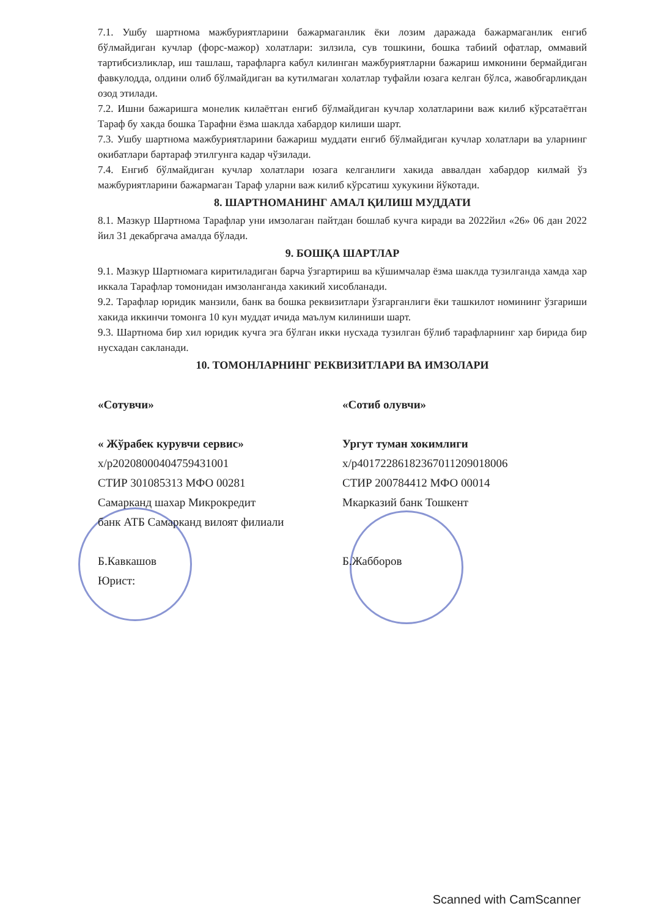7.1. Ушбу шартнома мажбуриятларини бажармаганлик ёки лозим даражада бажармаганлик енгиб бўлмайдиган кучлар (форс-мажор) холатлари: зилзила, сув тошкини, бошка табиий офатлар, оммавий тартибсизликлар, иш ташлаш, тарафларга кабул килинган мажбуриятларни бажариш имконини бермайдиган фавкулодда, олдини олиб бўлмайдиган ва кутилмаган холатлар туфайли юзага келган бўлса, жавобгарликдан озод этилади.
7.2. Ишни бажаришга монелик килаётган енгиб бўлмайдиган кучлар холатларини важ килиб кўрсатаётган Тараф бу хакда бошка Тарафни ёзма шаклда хабардор килиши шарт.
7.3. Ушбу шартнома мажбуриятларини бажариш муддати енгиб бўлмайдиган кучлар холатлари ва уларнинг окибатлари бартараф этилгунга кадар чўзилади.
7.4. Енгиб бўлмайдиган кучлар холатлари юзага келганлиги хакида аввалдан хабардор килмай ўз мажбуриятларини бажармаган Тараф уларни важ килиб кўрсатиш хукукини йўкотади.
8. ШАРТНОМАНИНГ АМАЛ ҚИЛИШ МУДДАТИ
8.1. Мазкур Шартнома Тарафлар уни имзолаган пайтдан бошлаб кучга киради ва 2022йил «26» 06 дан 2022 йил 31 декабргача амалда бўлади.
9. БОШҚА ШАРТЛАР
9.1. Мазкур Шартномага киритиладиган барча ўзгартириш ва кўшимчалар ёзма шаклда тузилганда хамда хар иккала Тарафлар томонидан имзолангaнда хакикий хисобланади.
9.2. Тарафлар юридик манзили, банк ва бошка реквизитлари ўзгарганлиги ёки ташкилот номининг ўзгариши хакида иккинчи томонга 10 кун муддат ичида маълум килиниши шарт.
9.3. Шартнома бир хил юридик кучга эга бўлган икки нусхада тузилган бўлиб тарафларнинг хар бирида бир нусхадан сакланади.
10. ТОМОНЛАРНИНГ РЕКВИЗИТЛАРИ ВА ИМЗОЛАРИ
«Сотувчи»
« Жўрабек курувчи сервис»
х/р20208000404759431001
СТИР 301085313 МФО 00281
Самарканд шахар Микрокредит
банк АТБ Самарканд вилоят филиали
Б.Кавкашов
Юрист:
«Сотиб олувчи»
Ургут туман хокимлиги
х/р401722861823670112090180­06
СТИР 200784412 МФО 00014
Мкарказий банк Тошкент
Б.Жабборов
Scanned with CamScanner